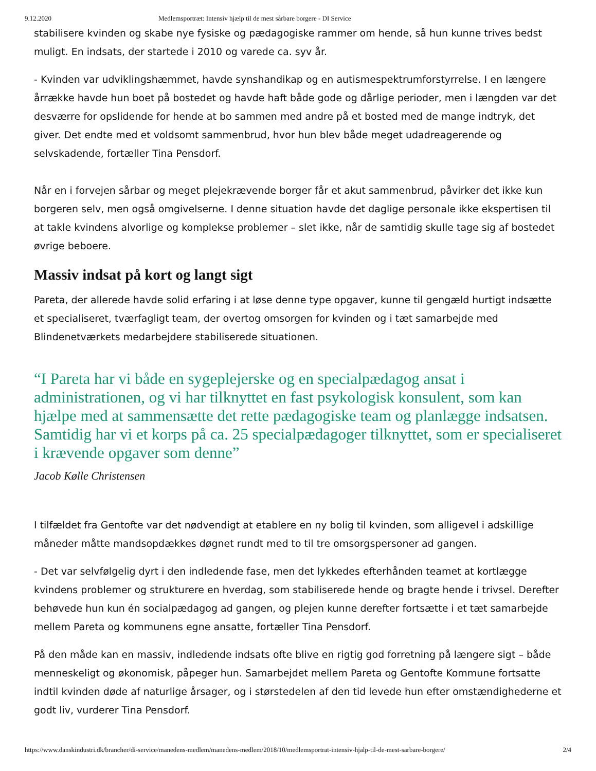9.12.2020 Medlemsportræt: Intensiv hjælp til de mest sårbare borgere - DI Service
stabilisere kvinden og skabe nye fysiske og pædagogiske rammer om hende, så hun kunne trives bedst muligt. En indsats, der startede i 2010 og varede ca. syv år.
- Kvinden var udviklingshæmmet, havde synshandikap og en autismespektrumforstyrrelse. I en længere årrække havde hun boet på bostedet og havde haft både gode og dårlige perioder, men i længden var det desværre for opslidende for hende at bo sammen med andre på et bosted med de mange indtryk, det giver. Det endte med et voldsomt sammenbrud, hvor hun blev både meget udadreagerende og selvskadende, fortæller Tina Pensdorf.
Når en i forvejen sårbar og meget plejekrævende borger får et akut sammenbrud, påvirker det ikke kun borgeren selv, men også omgivelserne. I denne situation havde det daglige personale ikke ekspertisen til at takle kvindens alvorlige og komplekse problemer – slet ikke, når de samtidig skulle tage sig af bostedet øvrige beboere.
Massiv indsat på kort og langt sigt
Pareta, der allerede havde solid erfaring i at løse denne type opgaver, kunne til gengæld hurtigt indsætte et specialiseret, tværfagligt team, der overtog omsorgen for kvinden og i tæt samarbejde med Blindenetværkets medarbejdere stabiliserede situationen.
“I Pareta har vi både en sygeplejerske og en specialpædagog ansat i administrationen, og vi har tilknyttet en fast psykologisk konsulent, som kan hjælpe med at sammensætte det rette pædagogiske team og planlægge indsatsen. Samtidig har vi et korps på ca. 25 specialpædagoger tilknyttet, som er specialiseret i krævende opgaver som denne”
Jacob Kølle Christensen
I tilfældet fra Gentofte var det nødvendigt at etablere en ny bolig til kvinden, som alligevel i adskillige måneder måtte mandsopdækkes døgnet rundt med to til tre omsorgspersoner ad gangen.
- Det var selvfølgelig dyrt i den indledende fase, men det lykkedes efterhånden teamet at kortlægge kvindens problemer og strukturere en hverdag, som stabiliserede hende og bragte hende i trivsel. Derefter behøvede hun kun én socialpædagog ad gangen, og plejen kunne derefter fortsætte i et tæt samarbejde mellem Pareta og kommunens egne ansatte, fortæller Tina Pensdorf.
På den måde kan en massiv, indledende indsats ofte blive en rigtig god forretning på længere sigt – både menneskeligt og økonomisk, påpeger hun. Samarbejdet mellem Pareta og Gentofte Kommune fortsatte indtil kvinden døde af naturlige årsager, og i størstedelen af den tid levede hun efter omstændighederne et godt liv, vurderer Tina Pensdorf.
https://www.danskindustri.dk/brancher/di-service/manedens-medlem/manedens-medlem/2018/10/medlemsportrat-intensiv-hjalp-til-de-mest-sarbare-borgere/ 2/4